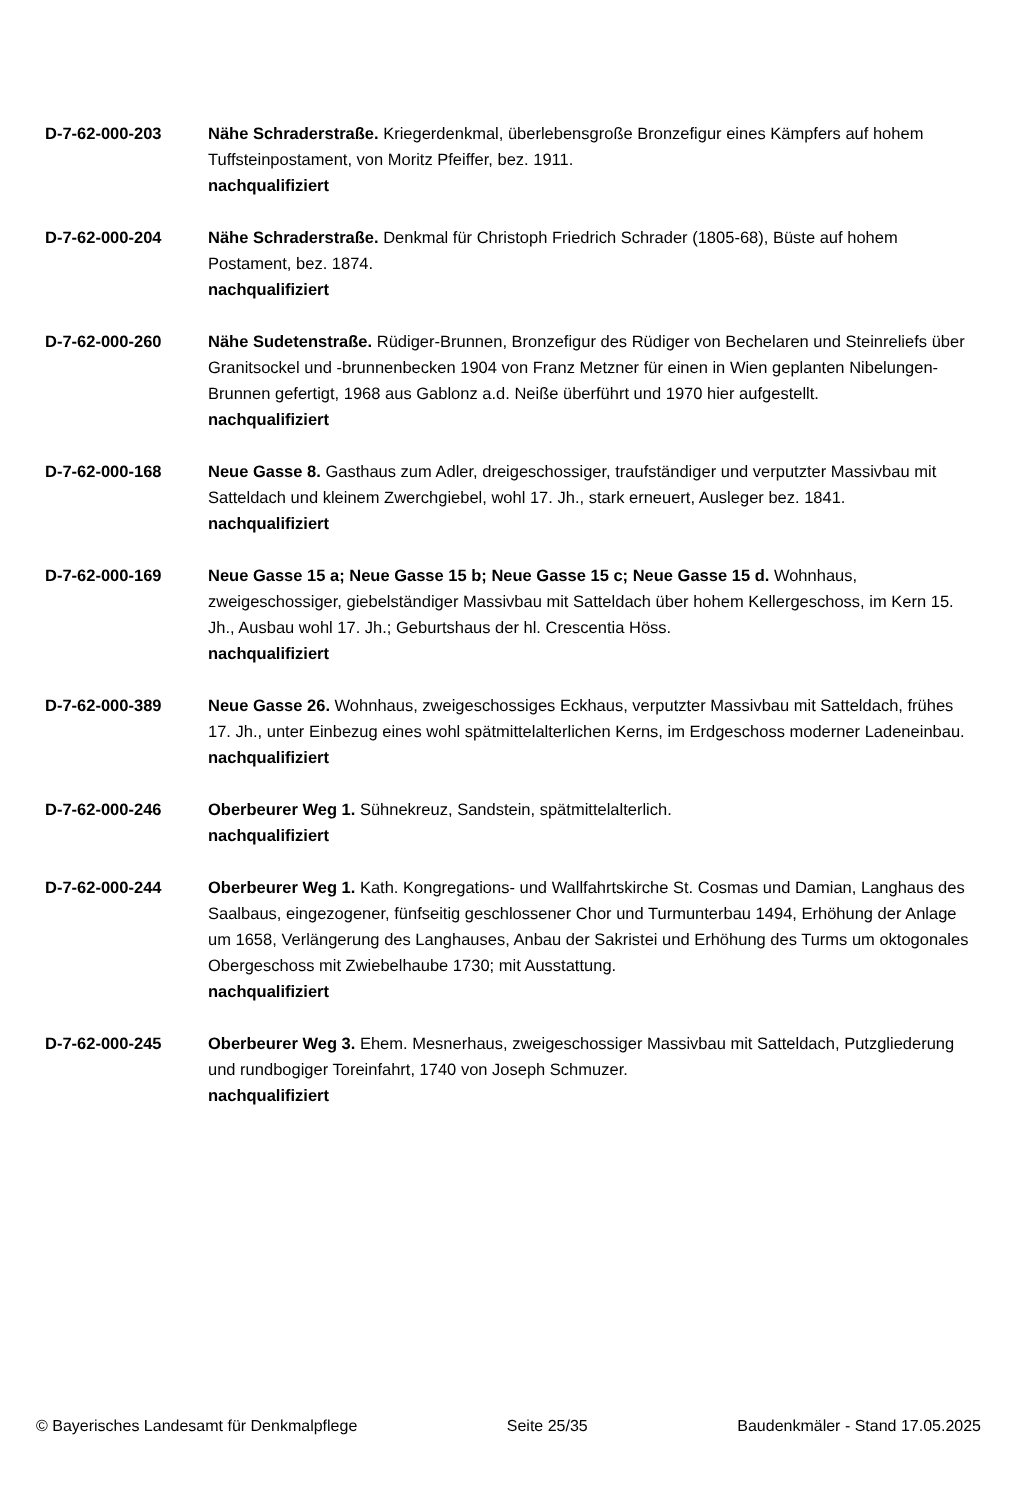D-7-62-000-203 Nähe Schraderstraße. Kriegerdenkmal, überlebensgroße Bronzefigur eines Kämpfers auf hohem Tuffsteinpostament, von Moritz Pfeiffer, bez. 1911.
nachqualifiziert
D-7-62-000-204 Nähe Schraderstraße. Denkmal für Christoph Friedrich Schrader (1805-68), Büste auf hohem Postament, bez. 1874.
nachqualifiziert
D-7-62-000-260 Nähe Sudetenstraße. Rüdiger-Brunnen, Bronzefigur des Rüdiger von Bechelaren und Steinreliefs über Granitsockel und -brunnenbecken 1904 von Franz Metzner für einen in Wien geplanten Nibelungen-Brunnen gefertigt, 1968 aus Gablonz a.d. Neiße überführt und 1970 hier aufgestellt.
nachqualifiziert
D-7-62-000-168 Neue Gasse 8. Gasthaus zum Adler, dreigeschossiger, traufständiger und verputzter Massivbau mit Satteldach und kleinem Zwerchgiebel, wohl 17. Jh., stark erneuert, Ausleger bez. 1841.
nachqualifiziert
D-7-62-000-169 Neue Gasse 15 a; Neue Gasse 15 b; Neue Gasse 15 c; Neue Gasse 15 d. Wohnhaus, zweigeschossiger, giebelständiger Massivbau mit Satteldach über hohem Kellergeschoss, im Kern 15. Jh., Ausbau wohl 17. Jh.; Geburtshaus der hl. Crescentia Höss.
nachqualifiziert
D-7-62-000-389 Neue Gasse 26. Wohnhaus, zweigeschossiges Eckhaus, verputzter Massivbau mit Satteldach, frühes 17. Jh., unter Einbezug eines wohl spätmittelalterlichen Kerns, im Erdgeschoss moderner Ladeneinbau.
nachqualifiziert
D-7-62-000-246 Oberbeurer Weg 1. Sühnekreuz, Sandstein, spätmittelalterlich.
nachqualifiziert
D-7-62-000-244 Oberbeurer Weg 1. Kath. Kongregations- und Wallfahrtskirche St. Cosmas und Damian, Langhaus des Saalbaus, eingezogener, fünfseitig geschlossener Chor und Turmunterbau 1494, Erhöhung der Anlage um 1658, Verlängerung des Langhauses, Anbau der Sakristei und Erhöhung des Turms um oktogonales Obergeschoss mit Zwiebelhaube 1730; mit Ausstattung.
nachqualifiziert
D-7-62-000-245 Oberbeurer Weg 3. Ehem. Mesnerhaus, zweigeschossiger Massivbau mit Satteldach, Putzgliederung und rundbogiger Toreinfahrt, 1740 von Joseph Schmuzer.
nachqualifiziert
© Bayerisches Landesamt für Denkmalpflege Seite 25/35 Baudenkmäler - Stand 17.05.2025